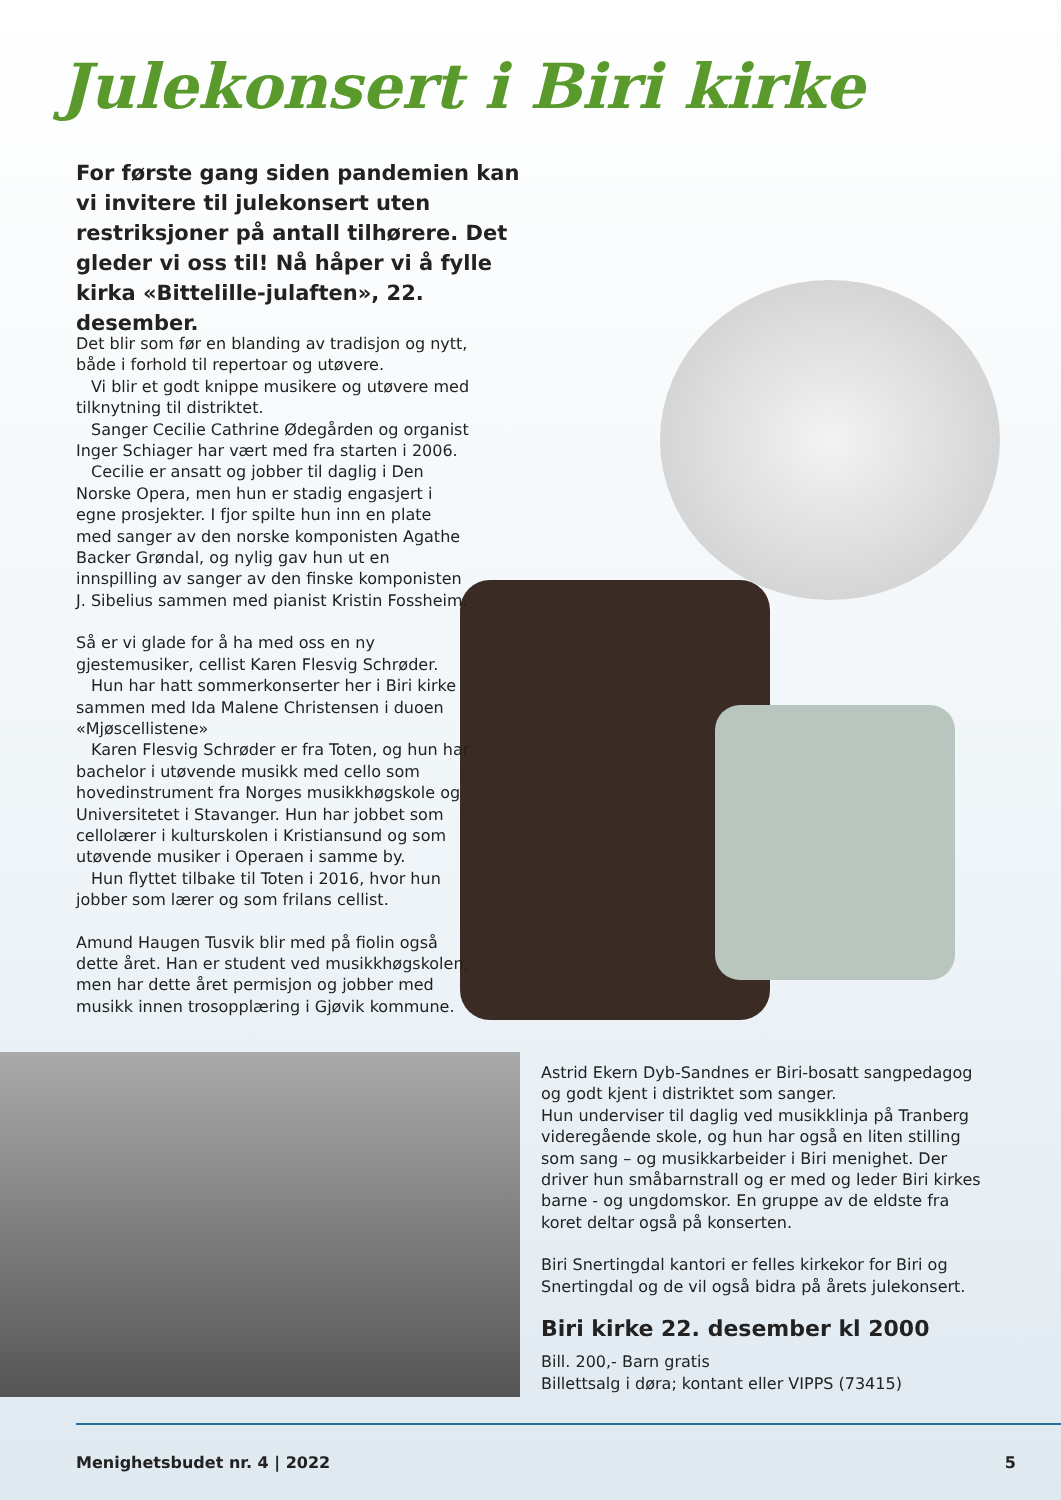Julekonsert i Biri kirke
For første gang siden pandemien kan vi invitere til julekonsert uten restriksjoner på antall tilhørere. Det gleder vi oss til! Nå håper vi å fylle kirka «Bittelille-julaften», 22. desember.
Det blir som før en blanding av tradisjon og nytt, både i forhold til repertoar og utøvere.
Vi blir et godt knippe musikere og utøvere med tilknytning til distriktet.
Sanger Cecilie Cathrine Ødegården og organist Inger Schiager har vært med fra starten i 2006.
Cecilie er ansatt og jobber til daglig i Den Norske Opera, men hun er stadig engasjert i egne prosjekter. I fjor spilte hun inn en plate med sanger av den norske komponisten Agathe Backer Grøndal, og nylig gav hun ut en innspilling av sanger av den finske komponisten J. Sibelius sammen med pianist Kristin Fossheim.
Så er vi glade for å ha med oss en ny gjestemusiker, cellist Karen Flesvig Schrøder.
Hun har hatt sommerkonserter her i Biri kirke sammen med Ida Malene Christensen i duoen «Mjøscellistene»
Karen Flesvig Schrøder er fra Toten, og hun har bachelor i utøvende musikk med cello som hovedinstrument fra Norges musikkhøgskole og Universitetet i Stavanger. Hun har jobbet som cellolærer i kulturskolen i Kristiansund og som utøvende musiker i Operaen i samme by.
Hun flyttet tilbake til Toten i 2016, hvor hun jobber som lærer og som frilans cellist.
Amund Haugen Tusvik blir med på fiolin også dette året. Han er student ved musikkhøgskolen, men har dette året permisjon og jobber med musikk innen trosopplæring i Gjøvik kommune.
Astrid Ekern Dyb-Sandnes er Biri-bosatt sangpedagog og godt kjent i distriktet som sanger.
Hun underviser til daglig ved musikklinja på Tranberg videregående skole, og hun har også en liten stilling som sang – og musikkarbeider i Biri menighet. Der driver hun småbarnstrall og er med og leder Biri kirkes barne - og ungdomskor. En gruppe av de eldste fra koret deltar også på konserten.
Biri Snertingdal kantori er felles kirkekor for Biri og Snertingdal og de vil også bidra på årets julekonsert.
Biri kirke 22. desember kl 2000
Bill. 200,- Barn gratis
Billettsalg i døra; kontant eller VIPPS (73415)
Menighetsbudet nr. 4 | 2022 5